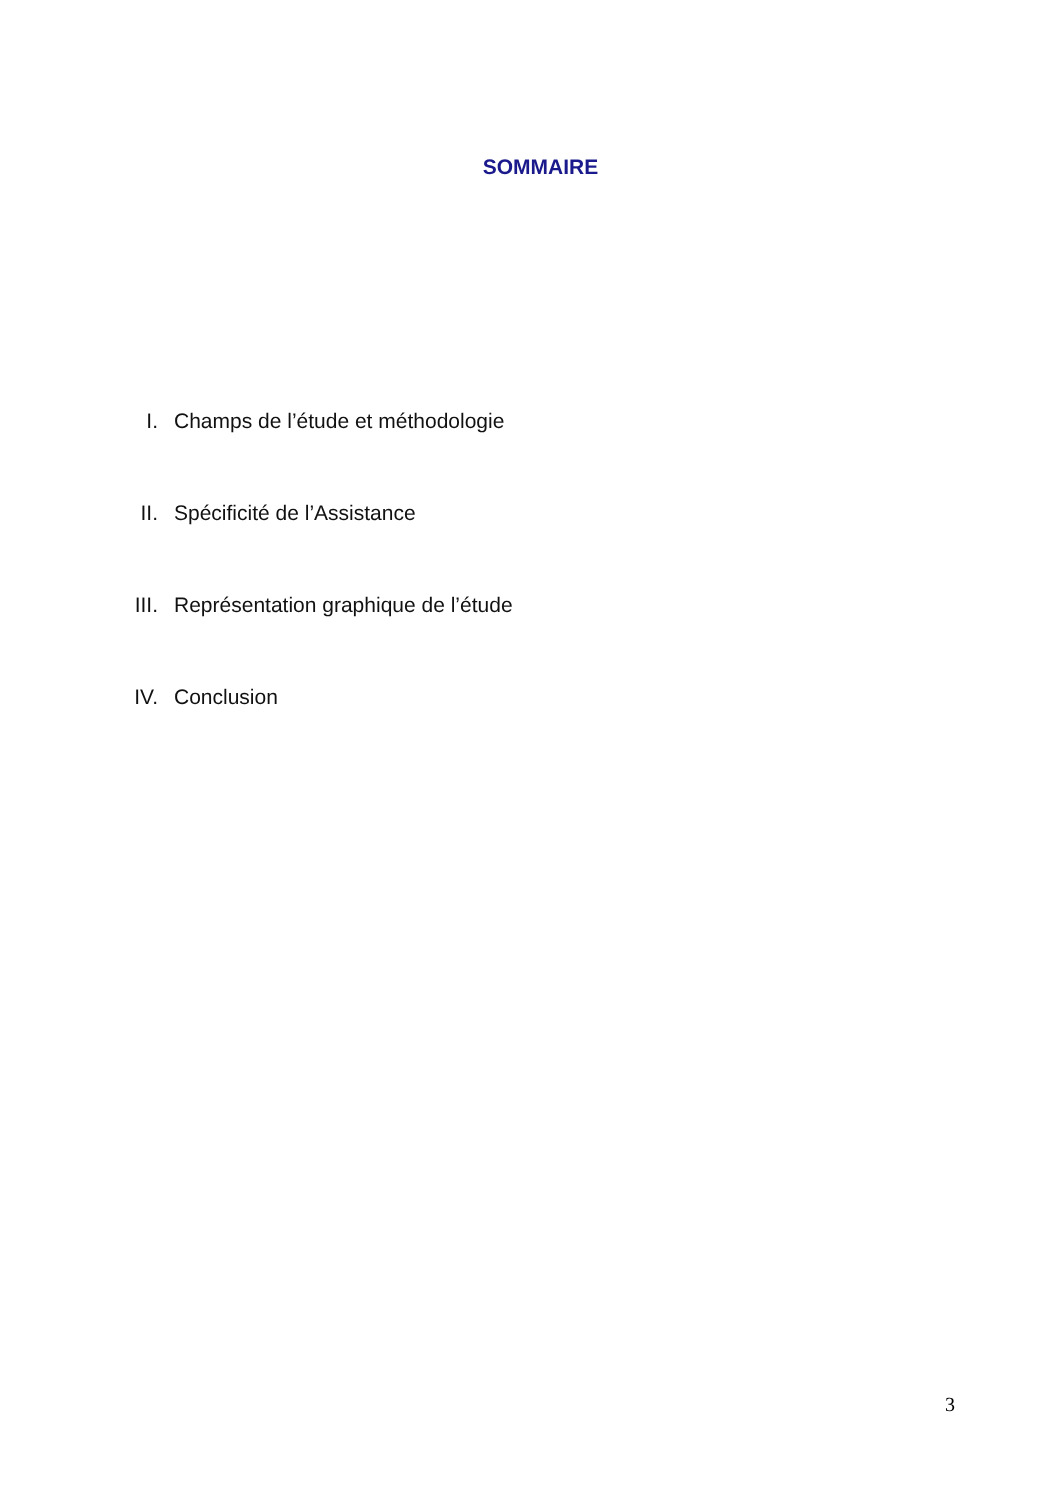SOMMAIRE
I. Champs de l’étude et méthodologie
II. Spécificité de l’Assistance
III. Représentation graphique de l’étude
IV. Conclusion
3